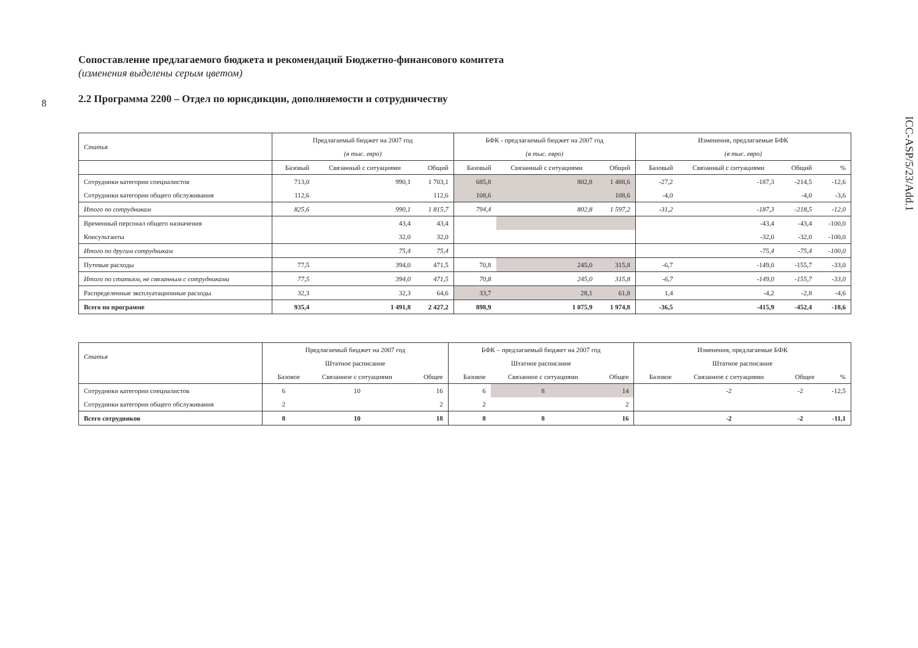8
ICC-ASP/5/23/Add.1
Сопоставление предлагаемого бюджета и рекомендаций Бюджетно-финансового комитета
(изменения выделены серым цветом)
2.2 Программа 2200 – Отдел по юрисдикции, дополняемости и сотрудничеству
| Статья | Предлагаемый бюджет на 2007 год | | | БФК - предлагаемый бюджет на 2007 год | | | Изменения, предлагаемые БФК | | | |
| --- | --- | --- | --- | --- | --- | --- | --- | --- | --- | --- |
| | (в тыс. евро) | | | (в тыс. евро) | | | (в тыс. евро) | | | |
| | Базовый | Связанный с ситуациями | Общий | Базовый | Связанный с ситуациями | Общий | Базовый | Связанный с ситуациями | Общий | % |
| Сотрудники категории специалистов | 713,0 | 990,1 | 1 703,1 | 685,8 | 802,8 | 1 488,6 | -27,2 | -187,3 | -214,5 | -12,6 |
| Сотрудники категории общего обслуживания | 112,6 | | 112,6 | 108,6 | | 108,6 | -4,0 | | -4,0 | -3,6 |
| Итого по сотрудникам | 825,6 | 990,1 | 1 815,7 | 794,4 | 802,8 | 1 597,2 | -31,2 | -187,3 | -218,5 | -12,0 |
| Временный персонал общего назначения | | 43,4 | 43,4 | | | | | -43,4 | -43,4 | -100,0 |
| Консультанты | | 32,0 | 32,0 | | | | | -32,0 | -32,0 | -100,0 |
| Итого по другим сотрудникам | | 75,4 | 75,4 | | | | | -75,4 | -75,4 | -100,0 |
| Путевые расходы | 77,5 | 394,0 | 471,5 | 70,8 | 245,0 | 315,8 | -6,7 | -149,0 | -155,7 | -33,0 |
| Итого по статьям, не связанным с сотрудниками | 77,5 | 394,0 | 471,5 | 70,8 | 245,0 | 315,8 | -6,7 | -149,0 | -155,7 | -33,0 |
| Распределенные эксплуатационные расходы | 32,3 | 32,3 | 64,6 | 33,7 | 28,1 | 61,8 | 1,4 | -4,2 | -2,8 | -4,6 |
| Всего по программе | 935,4 | 1 491,8 | 2 427,2 | 898,9 | 1 075,9 | 1 974,8 | -36,5 | -415,9 | -452,4 | -18,6 |
| Статья | Предлагаемый бюджет на 2007 год | | | БФК – предлагаемый бюджет на 2007 год | | | Изменения, предлагаемые БФК | | | |
| --- | --- | --- | --- | --- | --- | --- | --- | --- | --- | --- |
| | Штатное расписание | | | Штатное расписание | | | Штатное расписание | | | |
| | Базовое | Связанное с ситуациями | Общее | Базовое | Связанное с ситуациями | Общее | Базовое | Связанное с ситуациями | Общее | % |
| Сотрудники категории специалистов | 6 | 10 | 16 | 6 | 8 | 14 | | -2 | -2 | -12,5 |
| Сотрудники категории общего обслуживания | 2 | | 2 | 2 | | 2 | | | | |
| Всего сотрудников | 8 | 10 | 18 | 8 | 8 | 16 | | -2 | -2 | -11,1 |